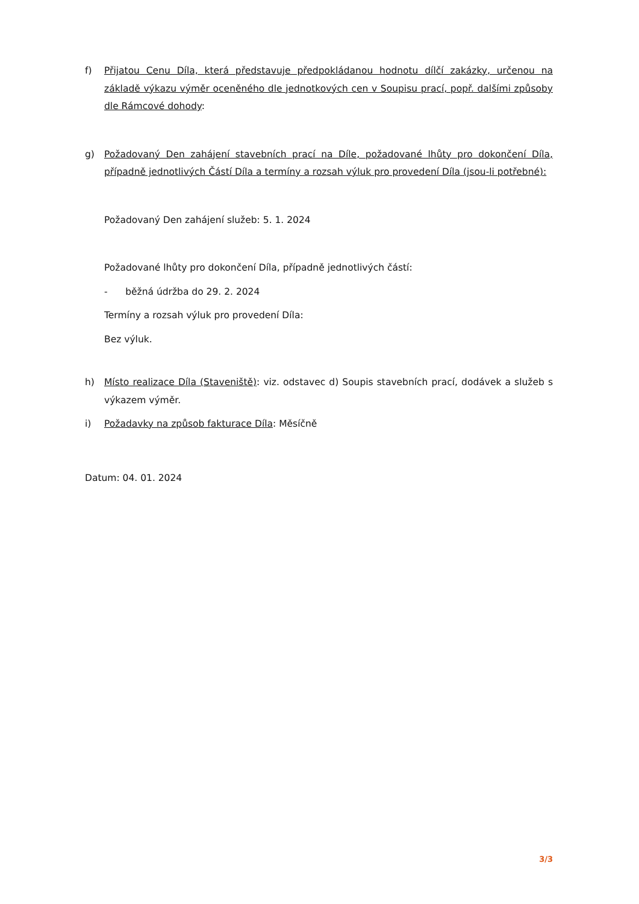f) Přijatou Cenu Díla, která představuje předpokládanou hodnotu dílčí zakázky, určenou na základě výkazu výměr oceněného dle jednotkových cen v Soupisu prací, popř. dalšími způsoby dle Rámcové dohody:
g) Požadovaný Den zahájení stavebních prací na Díle, požadované lhůty pro dokončení Díla, případně jednotlivých Částí Díla a termíny a rozsah výluk pro provedení Díla (jsou-li potřebné):
Požadovaný Den zahájení služeb: 5. 1. 2024
Požadované lhůty pro dokončení Díla, případně jednotlivých částí:
- běžná údržba do 29. 2. 2024
Termíny a rozsah výluk pro provedení Díla:
Bez výluk.
h) Místo realizace Díla (Staveniště): viz. odstavec d) Soupis stavebních prací, dodávek a služeb s výkazem výměr.
i) Požadavky na způsob fakturace Díla: Měsíčně
Datum: 04. 01. 2024
3/3